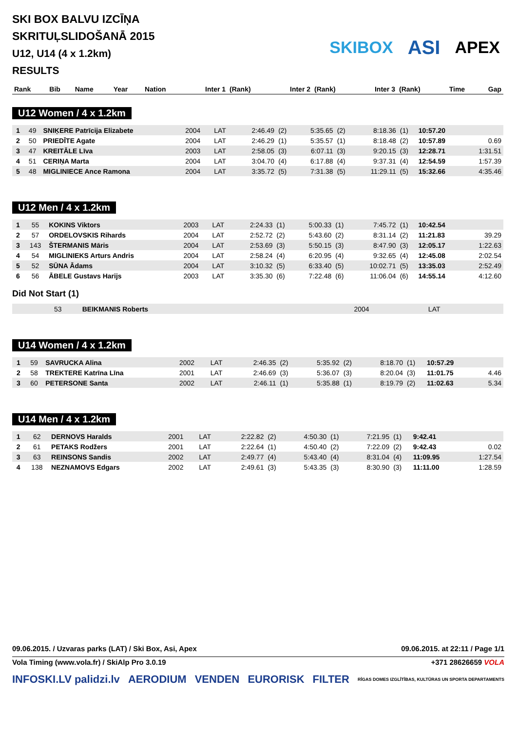SKI BOX BALVU IZCĪŅA
SKRITUĻSLIDOŠANĀ 2015
U12, U14 (4 x 1.2km)
RESULTS
SKIBOX ASI APEX
| Rank | Bib | Name | Year | Nation | Inter 1 | (Rank) | Inter 2 | (Rank) | Inter 3 | (Rank) | Time | Gap |
| --- | --- | --- | --- | --- | --- | --- | --- | --- | --- | --- | --- | --- |
U12 Women / 4 x 1.2km
| 1 | 49 | SNIĶERE Patrīcija Elizabete | 2004 | LAT | 2:46.49 | (2) | 5:35.65 | (2) | 8:18.36 | (1) | 10:57.20 | |
| 2 | 50 | PRIEDĪTE Agate | 2004 | LAT | 2:46.29 | (1) | 5:35.57 | (1) | 8:18.48 | (2) | 10:57.89 | 0.69 |
| 3 | 47 | KREITĀLE Līva | 2003 | LAT | 2:58.05 | (3) | 6:07.11 | (3) | 9:20.15 | (3) | 12:28.71 | 1:31.51 |
| 4 | 51 | CERIŅA Marta | 2004 | LAT | 3:04.70 | (4) | 6:17.88 | (4) | 9:37.31 | (4) | 12:54.59 | 1:57.39 |
| 5 | 48 | MIGLINIECE Ance Ramona | 2004 | LAT | 3:35.72 | (5) | 7:31.38 | (5) | 11:29.11 | (5) | 15:32.66 | 4:35.46 |
U12 Men / 4 x 1.2km
| 1 | 55 | KOKINS Viktors | 2003 | LAT | 2:24.33 | (1) | 5:00.33 | (1) | 7:45.72 | (1) | 10:42.54 | |
| 2 | 57 | ORDELOVSKIS Rihards | 2004 | LAT | 2:52.72 | (2) | 5:43.60 | (2) | 8:31.14 | (2) | 11:21.83 | 39.29 |
| 3 | 143 | ŠTERMANIS Māris | 2004 | LAT | 2:53.69 | (3) | 5:50.15 | (3) | 8:47.90 | (3) | 12:05.17 | 1:22.63 |
| 4 | 54 | MIGLINIEKS Arturs Andris | 2004 | LAT | 2:58.24 | (4) | 6:20.95 | (4) | 9:32.65 | (4) | 12:45.08 | 2:02.54 |
| 5 | 52 | SŪNA Ādams | 2004 | LAT | 3:10.32 | (5) | 6:33.40 | (5) | 10:02.71 | (5) | 13:35.03 | 2:52.49 |
| 6 | 56 | ĀBELE Gustavs Harijs | 2003 | LAT | 3:35.30 | (6) | 7:22.48 | (6) | 11:06.04 | (6) | 14:55.14 | 4:12.60 |
Did Not Start (1)
| | 53 | BEIKMANIS Roberts | 2004 | LAT | |
U14 Women / 4 x 1.2km
| 1 | 59 | SAVRUCKA Alina | 2002 | LAT | 2:46.35 | (2) | 5:35.92 | (2) | 8:18.70 | (1) | 10:57.29 | |
| 2 | 58 | TREKTERE Katrīna Līna | 2001 | LAT | 2:46.69 | (3) | 5:36.07 | (3) | 8:20.04 | (3) | 11:01.75 | 4.46 |
| 3 | 60 | PETERSONE Santa | 2002 | LAT | 2:46.11 | (1) | 5:35.88 | (1) | 8:19.79 | (2) | 11:02.63 | 5.34 |
U14 Men / 4 x 1.2km
| 1 | 62 | DERNOVS Haralds | 2001 | LAT | 2:22.82 | (2) | 4:50.30 | (1) | 7:21.95 | (1) | 9:42.41 | |
| 2 | 61 | PETAKS Rodžers | 2001 | LAT | 2:22.64 | (1) | 4:50.40 | (2) | 7:22.09 | (2) | 9:42.43 | 0.02 |
| 3 | 63 | REINSONS Sandis | 2002 | LAT | 2:49.77 | (4) | 5:43.40 | (4) | 8:31.04 | (4) | 11:09.95 | 1:27.54 |
| 4 | 138 | NEZNAMOVS Edgars | 2002 | LAT | 2:49.61 | (3) | 5:43.35 | (3) | 8:30.90 | (3) | 11:11.00 | 1:28.59 |
09.06.2015. / Uzvaras parks (LAT) / Ski Box, Asi, Apex 09.06.2015. at 22:11 / Page 1/1
Vola Timing (www.vola.fr) / SkiAlp Pro 3.0.19 +371 28626659 VOLA
INFOSKI.LV palidzi.lv AERODIUM VENDEN EURORISK FILTER RĪGAS DOMES IZGLĪTĪBAS, KULTŪRAS UN SPORTA DEPARTAMENTS